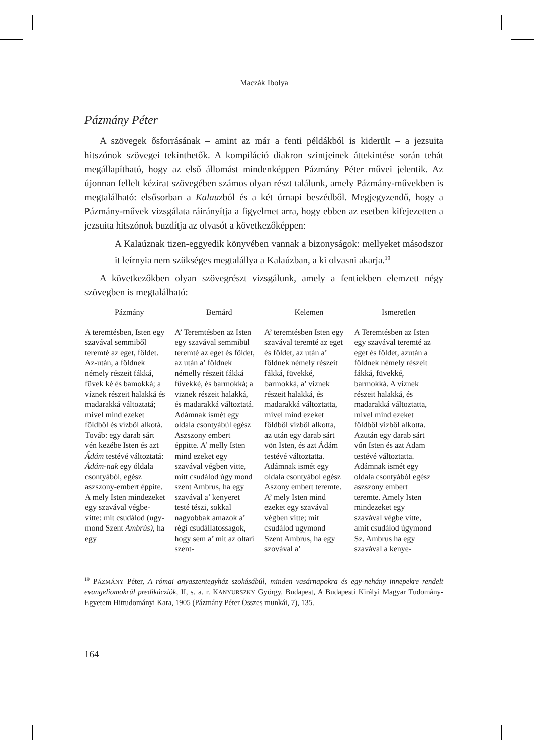Maczák Ibolya
Pázmány Péter
A szövegek ősforrásának – amint az már a fenti példákból is kiderült – a jezsuita hitszónok szövegei tekinthetők. A kompiláció diakron szintjeinek áttekintése során tehát megállapítható, hogy az első állomást mindenképpen Pázmány Péter művei jelentik. Az újonnan fellelt kézirat szövegében számos olyan részt találunk, amely Pázmány-művekben is megtalálható: elsősorban a Kalauzból és a két úrnapi beszédből. Megjegyzendő, hogy a Pázmány-művek vizsgálata ráirányítja a figyelmet arra, hogy ebben az esetben kifejezetten a jezsuita hitszónok buzdítja az olvasót a következőképpen:
A Kalaúznak tizen-eggyedik könyvében vannak a bizonyságok: mellyeket másodszor it leírnyia nem szükséges megtalállya a Kalaúzban, a ki olvasni akarja.<sup>19</sup>
A következőkben olyan szövegrészt vizsgálunk, amely a fentiekben elemzett négy szövegben is megtalálható:
| Pázmány | Bernárd | Kelemen | Ismeretlen |
| --- | --- | --- | --- |
| A teremtésben, Isten egy szavával semmiből teremté az eget, földet. Az-után, a földnek némely részeit fákká, füvek ké és bamokká; a víznek részeit halakká és madarakká változtatá; mivel mind ezeket földből és vízből alkotá. Továb: egy darab sárt vén kezébe Isten és azt Ádám testévé változtatá: Ádám-nak egy óldala csontyából, egész aszszony-embert éppíte. A mely Isten mindezeket egy szavával végbe-vitte: mit csudálod (ugy-mond Szent Ambrús), ha egy | A’ Teremtésben az Isten egy szavával semmibül teremté az eget és földet, az után a’ földnek némelly részeit fákká füvekké, és barmokká; a viznek részeit halakká, és madarakká változtatá. Adámnak ismét egy oldala csontyábúl egész Aszszony embert éppitte. A’ melly Isten mind ezeket egy szavával végben vitte, mitt csudálod úgy mond szent Ambrus, ha egy szavával a’ kenyeret testé tészi, sokkal nagyobbak amazok a’ régi csudállatossagok, hogy sem a’ mit az oltari szent- | A’ teremtésben Isten egy szavával teremté az eget és földet, az után a’ földnek némely részeit fákká, füvekké, barmokká, a’ viznek részeit halakká, és madarakká változtatta, mivel mind ezeket földböl vizböl alkotta, az után egy darab sárt vön Isten, és azt Ádám testévé változtatta. Adámnak ismét egy oldala csontyábol egész Aszony embert teremte. A’ mely Isten mind ezeket egy szavával végben vitte; mit csudálod ugymond Szent Ambrus, ha egy szovával a’ | A Teremtésben az Isten egy szavával teremté az eget és földet, azután a földnek némely részeit fákká, füvekké, barmokká. A viznek részeit halakká, és madarakká változtatta, mivel mind ezeket földböl vizböl alkotta. Azután egy darab sárt vőn Isten és azt Adam testévé változtatta. Adámnak ismét egy oldala csontyából egész aszszony embert teremte. Amely Isten mindezeket egy szavával végbe vitte, amit csudálod úgymond Sz. Ambrus ha egy szavával a kenye- |
<sup>19</sup> PÁZMÁNY Péter, A római anyaszentegyház szokásábúl, minden vasárnapokra és egy-nehány innepekre rendelt evangeliomokrúl predikácziók, II, s. a. r. KANYURSZKY György, Budapest, A Budapesti Királyi Magyar Tudomány-Egyetem Hittudományi Kara, 1905 (Pázmány Péter Összes munkái, 7), 135.
164